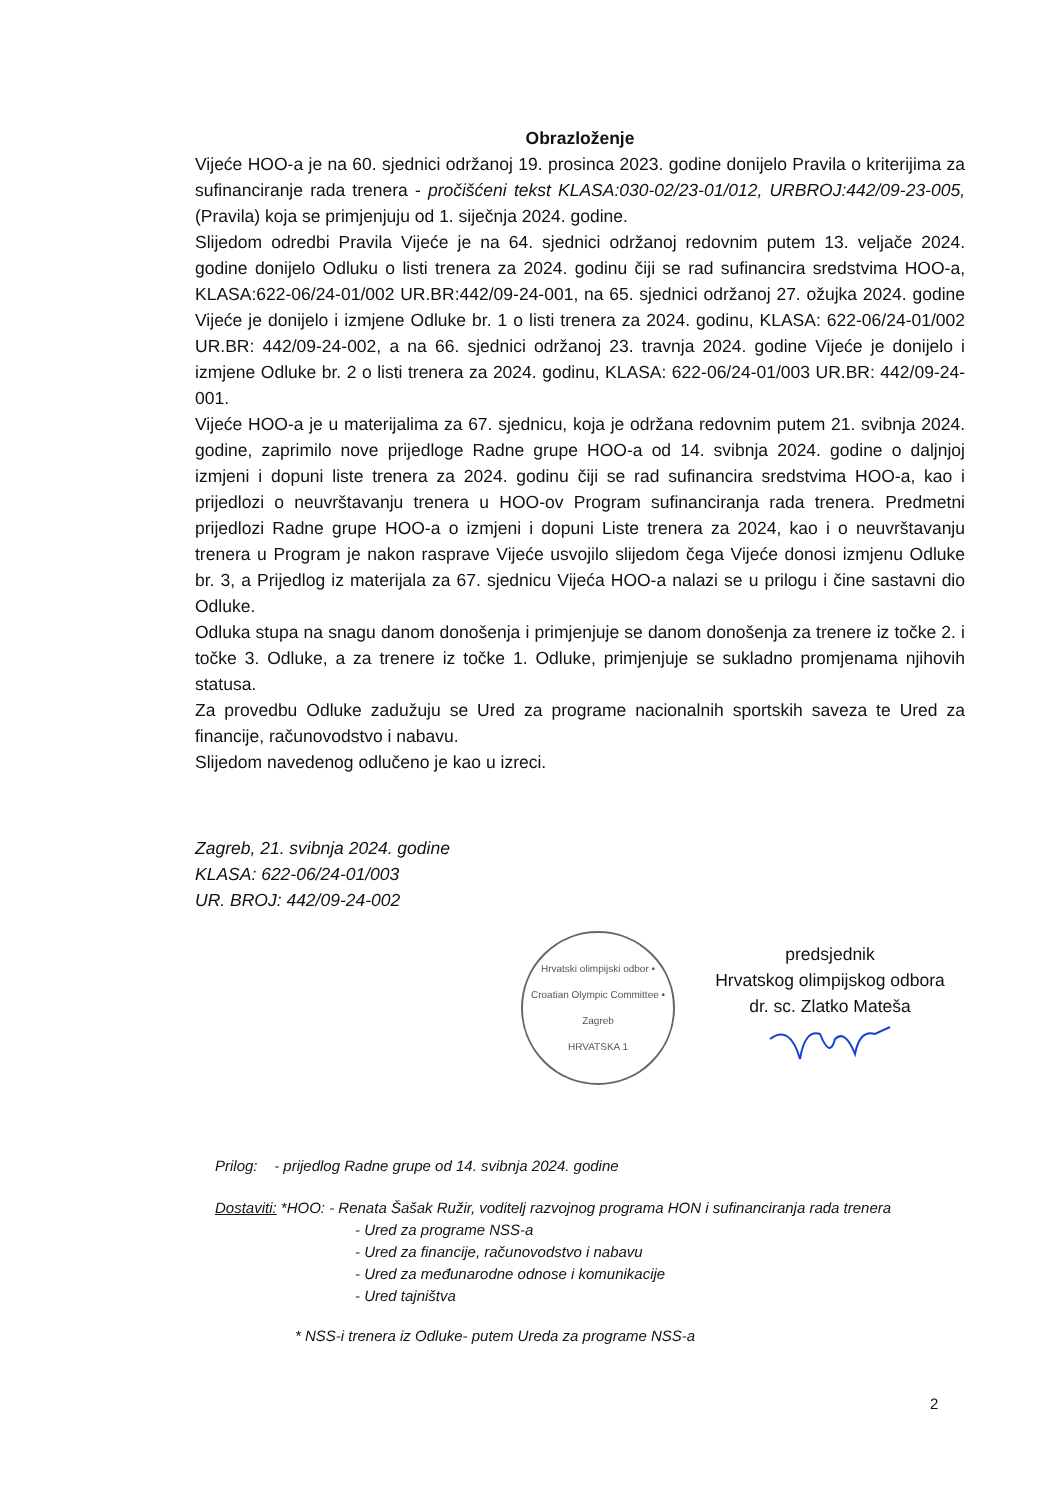Obrazloženje
Vijeće HOO-a je na 60. sjednici održanoj 19. prosinca 2023. godine donijelo Pravila o kriterijima za sufinanciranje rada trenera - pročišćeni tekst KLASA:030-02/23-01/012, URBROJ:442/09-23-005, (Pravila) koja se primjenjuju od 1. siječnja 2024. godine.
Slijedom odredbi Pravila Vijeće je na 64. sjednici održanoj redovnim putem 13. veljače 2024. godine donijelo Odluku o listi trenera za 2024. godinu čiji se rad sufinancira sredstvima HOO-a, KLASA:622-06/24-01/002 UR.BR:442/09-24-001, na 65. sjednici održanoj 27. ožujka 2024. godine Vijeće je donijelo i izmjene Odluke br. 1 o listi trenera za 2024. godinu, KLASA: 622-06/24-01/002 UR.BR: 442/09-24-002, a na 66. sjednici održanoj 23. travnja 2024. godine Vijeće je donijelo i izmjene Odluke br. 2 o listi trenera za 2024. godinu, KLASA: 622-06/24-01/003 UR.BR: 442/09-24-001.
Vijeće HOO-a je u materijalima za 67. sjednicu, koja je održana redovnim putem 21. svibnja 2024. godine, zaprimilo nove prijedloge Radne grupe HOO-a od 14. svibnja 2024. godine o daljnjoj izmjeni i dopuni liste trenera za 2024. godinu čiji se rad sufinancira sredstvima HOO-a, kao i prijedlozi o neuvrštavanju trenera u HOO-ov Program sufinanciranja rada trenera. Predmetni prijedlozi Radne grupe HOO-a o izmjeni i dopuni Liste trenera za 2024, kao i o neuvrštavanju trenera u Program je nakon rasprave Vijeće usvojilo slijedom čega Vijeće donosi izmjenu Odluke br. 3, a Prijedlog iz materijala za 67. sjednicu Vijeća HOO-a nalazi se u prilogu i čine sastavni dio Odluke.
Odluka stupa na snagu danom donošenja i primjenjuje se danom donošenja za trenere iz točke 2. i točke 3. Odluke, a za trenere iz točke 1. Odluke, primjenjuje se sukladno promjenama njihovih statusa.
Za provedbu Odluke zadužuju se Ured za programe nacionalnih sportskih saveza te Ured za financije, računovodstvo i nabavu.
Slijedom navedenog odlučeno je kao u izreci.
Zagreb, 21. svibnja 2024. godine
KLASA: 622-06/24-01/003
UR. BROJ: 442/09-24-002
Hrvatski olimpijski odbor • Croatian Olympic Committee • Zagreb
HRVATSKA 1
predsjednik
Hrvatskog olimpijskog odbora
dr. sc. Zlatko Mateša
Prilog: - prijedlog Radne grupe od 14. svibnja 2024. godine
Dostaviti: *HOO: - Renata Šašak Ružir, voditelj razvojnog programa HON i sufinanciranja rada trenera
- Ured za programe NSS-a
- Ured za financije, računovodstvo i nabavu
- Ured za međunarodne odnose i komunikacije
- Ured tajništva
* NSS-i trenera iz Odluke- putem Ureda za programe NSS-a
2